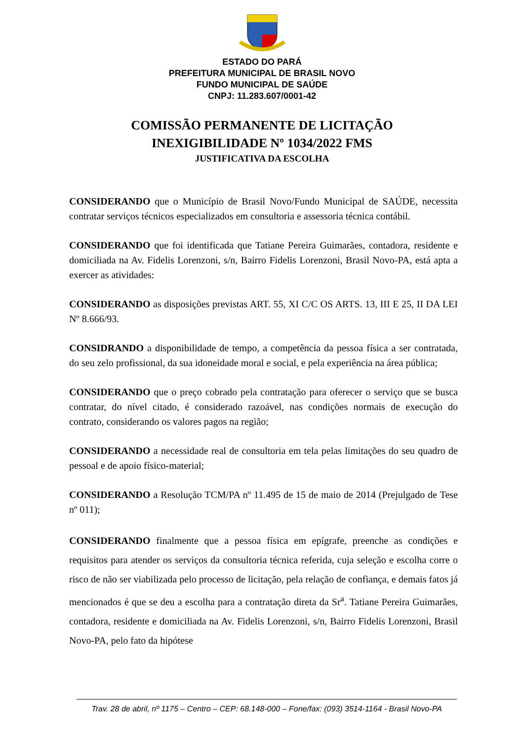ESTADO DO PARÁ
PREFEITURA MUNICIPAL DE BRASIL NOVO
FUNDO MUNICIPAL DE SAÚDE
CNPJ: 11.283.607/0001-42
COMISSÃO PERMANENTE DE LICITAÇÃO
INEXIGIBILIDADE Nº 1034/2022 FMS
JUSTIFICATIVA DA ESCOLHA
CONSIDERANDO que o Município de Brasil Novo/Fundo Municipal de SAÚDE, necessita contratar serviços técnicos especializados em consultoria e assessoria técnica contábil.
CONSIDERANDO que foi identificada que Tatiane Pereira Guimarães, contadora, residente e domiciliada na Av. Fidelis Lorenzoni, s/n, Bairro Fidelis Lorenzoni, Brasil Novo-PA, está apta a exercer as atividades:
CONSIDERANDO as disposições previstas ART. 55, XI C/C OS ARTS. 13, III E 25, II DA LEI Nº 8.666/93.
CONSIDRANDO a disponibilidade de tempo, a competência da pessoa física a ser contratada, do seu zelo profissional, da sua idoneidade moral e social, e pela experiência na área pública;
CONSIDERANDO que o preço cobrado pela contratação para oferecer o serviço que se busca contratar, do nível citado, é considerado razoável, nas condições normais de execução do contrato, considerando os valores pagos na região;
CONSIDERANDO a necessidade real de consultoria em tela pelas limitações do seu quadro de pessoal e de apoio físico-material;
CONSIDERANDO a Resolução TCM/PA nº 11.495 de 15 de maio de 2014 (Prejulgado de Tese nº 011);
CONSIDERANDO finalmente que a pessoa física em epígrafe, preenche as condições e requisitos para atender os serviços da consultoria técnica referida, cuja seleção e escolha corre o risco de não ser viabilizada pelo processo de licitação, pela relação de confiança, e demais fatos já mencionados é que se deu a escolha para a contratação direta da Sr<sup>a</sup>. Tatiane Pereira Guimarães, contadora, residente e domiciliada na Av. Fidelis Lorenzoni, s/n, Bairro Fidelis Lorenzoni, Brasil Novo-PA, pelo fato da hipótese
Trav. 28 de abril, nº 1175 – Centro – CEP: 68.148-000 – Fone/fax: (093) 3514-1164 - Brasil Novo-PA